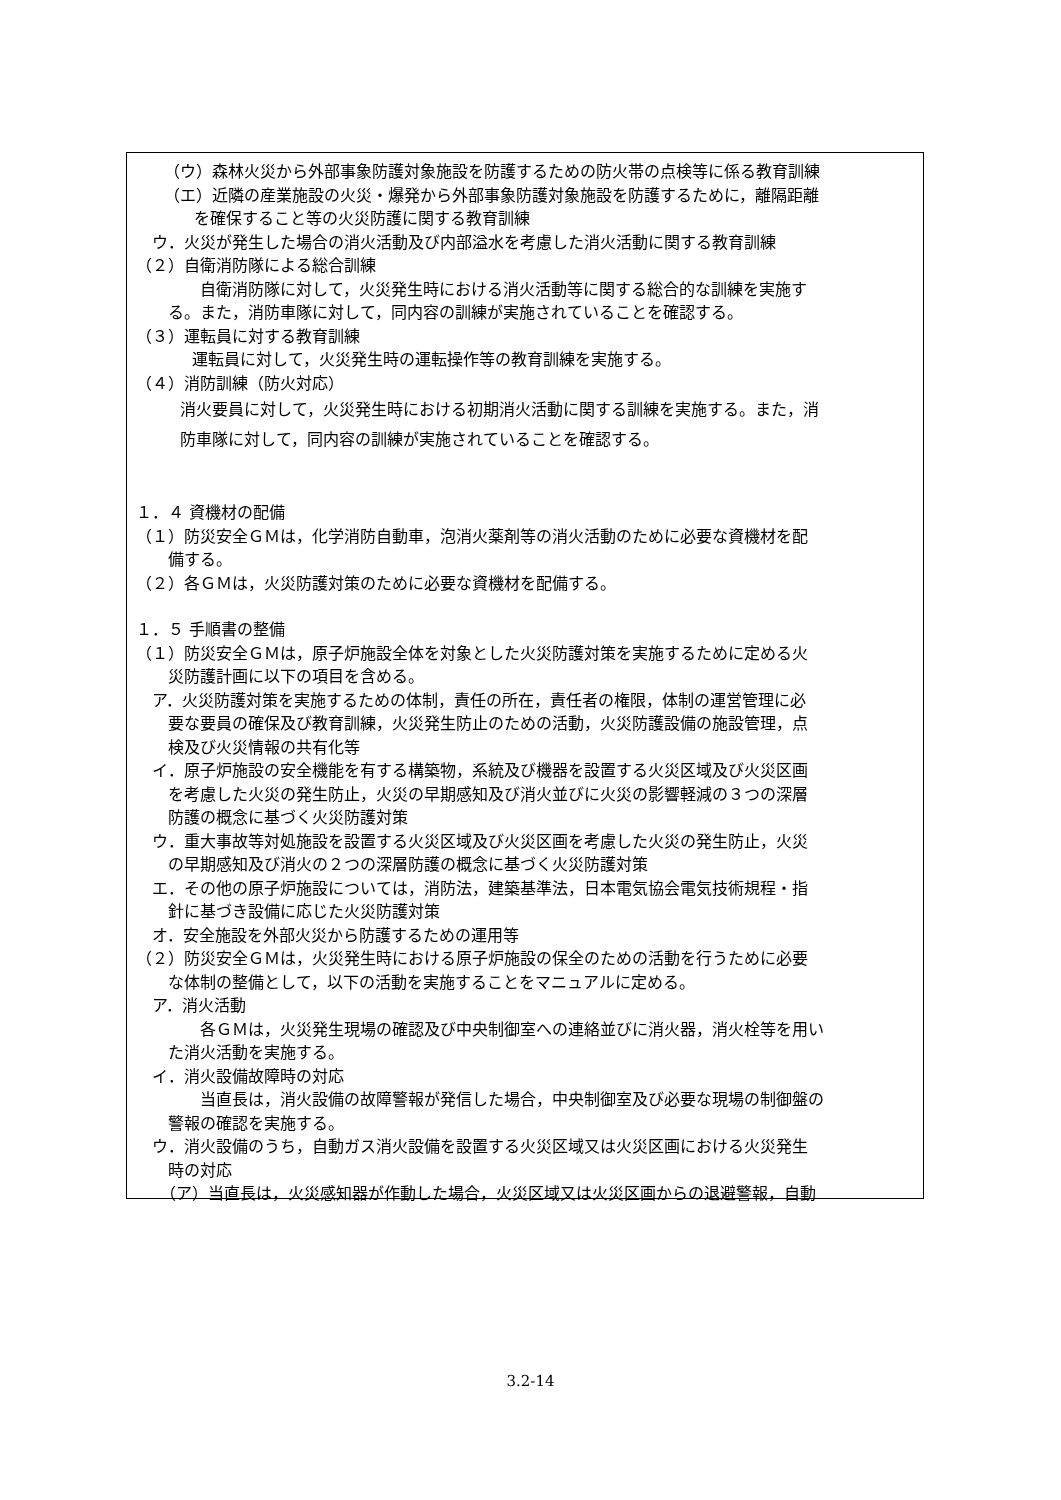（ウ）森林火災から外部事象防護対象施設を防護するための防火帯の点検等に係る教育訓練
（エ）近隣の産業施設の火災・爆発から外部事象防護対象施設を防護するために，離隔距離
を確保すること等の火災防護に関する教育訓練
ウ．火災が発生した場合の消火活動及び内部溢水を考慮した消火活動に関する教育訓練
（２）自衛消防隊による総合訓練
自衛消防隊に対して，火災発生時における消火活動等に関する総合的な訓練を実施す
る。また，消防車隊に対して，同内容の訓練が実施されていることを確認する。
（３）運転員に対する教育訓練
運転員に対して，火災発生時の運転操作等の教育訓練を実施する。
（４）消防訓練（防火対応）
消火要員に対して，火災発生時における初期消火活動に関する訓練を実施する。また，消
防車隊に対して，同内容の訓練が実施されていることを確認する。
１．４ 資機材の配備
（１）防災安全ＧＭは，化学消防自動車，泡消火薬剤等の消火活動のために必要な資機材を配
備する。
（２）各ＧＭは，火災防護対策のために必要な資機材を配備する。
１．５ 手順書の整備
（１）防災安全ＧＭは，原子炉施設全体を対象とした火災防護対策を実施するために定める火
災防護計画に以下の項目を含める。
ア．火災防護対策を実施するための体制，責任の所在，責任者の権限，体制の運営管理に必
要な要員の確保及び教育訓練，火災発生防止のための活動，火災防護設備の施設管理，点
検及び火災情報の共有化等
イ．原子炉施設の安全機能を有する構築物，系統及び機器を設置する火災区域及び火災区画
を考慮した火災の発生防止，火災の早期感知及び消火並びに火災の影響軽減の３つの深層
防護の概念に基づく火災防護対策
ウ．重大事故等対処施設を設置する火災区域及び火災区画を考慮した火災の発生防止，火災
の早期感知及び消火の２つの深層防護の概念に基づく火災防護対策
エ．その他の原子炉施設については，消防法，建築基準法，日本電気協会電気技術規程・指
針に基づき設備に応じた火災防護対策
オ．安全施設を外部火災から防護するための運用等
（２）防災安全ＧＭは，火災発生時における原子炉施設の保全のための活動を行うために必要
な体制の整備として，以下の活動を実施することをマニュアルに定める。
ア．消火活動
各ＧＭは，火災発生現場の確認及び中央制御室への連絡並びに消火器，消火栓等を用い
た消火活動を実施する。
イ．消火設備故障時の対応
当直長は，消火設備の故障警報が発信した場合，中央制御室及び必要な現場の制御盤の
警報の確認を実施する。
ウ．消火設備のうち，自動ガス消火設備を設置する火災区域又は火災区画における火災発生
時の対応
（ア）当直長は，火災感知器が作動した場合，火災区域又は火災区画からの退避警報，自動
3.2-14